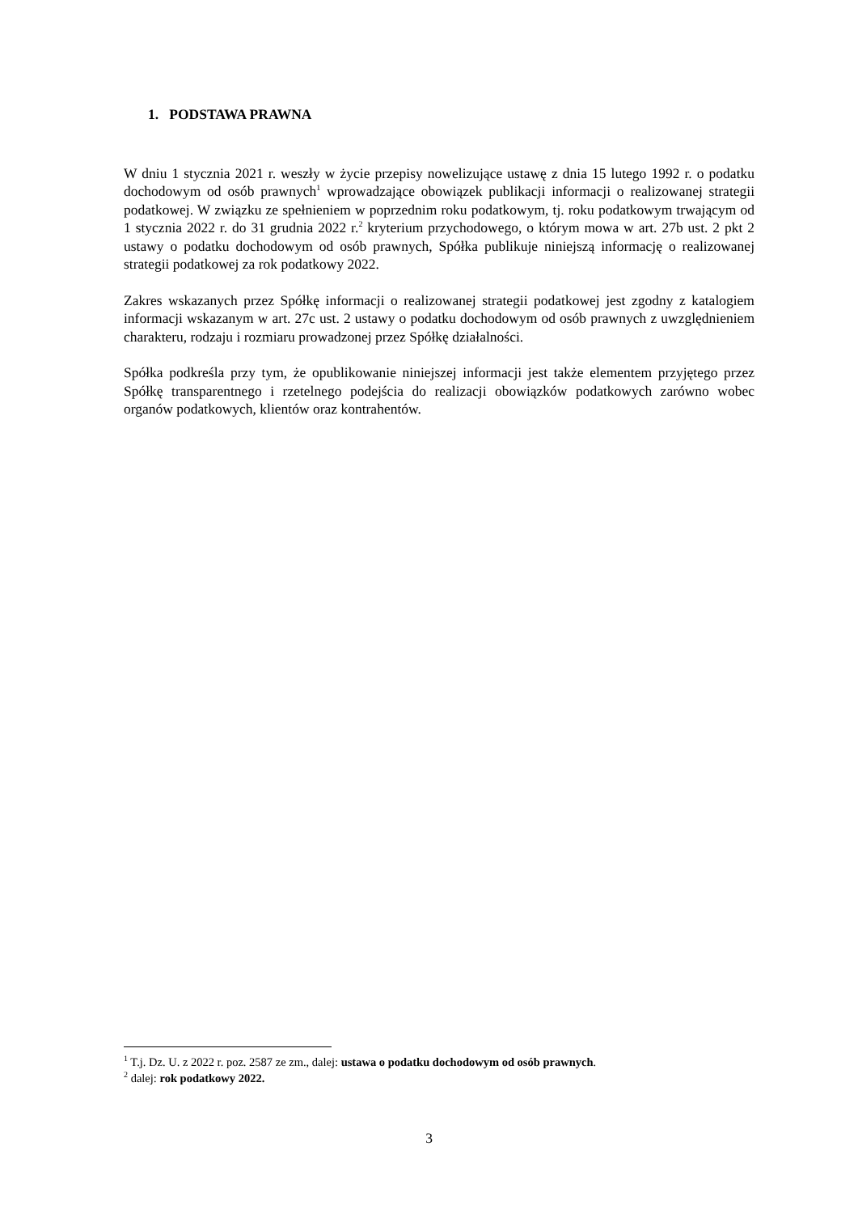1. PODSTAWA PRAWNA
W dniu 1 stycznia 2021 r. weszły w życie przepisy nowelizujące ustawę z dnia 15 lutego 1992 r. o podatku dochodowym od osób prawnych<sup>1</sup> wprowadzające obowiązek publikacji informacji o realizowanej strategii podatkowej. W związku ze spełnieniem w poprzednim roku podatkowym, tj. roku podatkowym trwającym od 1 stycznia 2022 r. do 31 grudnia 2022 r.<sup>2</sup> kryterium przychodowego, o którym mowa w art. 27b ust. 2 pkt 2 ustawy o podatku dochodowym od osób prawnych, Spółka publikuje niniejszą informację o realizowanej strategii podatkowej za rok podatkowy 2022.
Zakres wskazanych przez Spółkę informacji o realizowanej strategii podatkowej jest zgodny z katalogiem informacji wskazanym w art. 27c ust. 2 ustawy o podatku dochodowym od osób prawnych z uwzględnieniem charakteru, rodzaju i rozmiaru prowadzonej przez Spółkę działalności.
Spółka podkreśla przy tym, że opublikowanie niniejszej informacji jest także elementem przyjętego przez Spółkę transparentnego i rzetelnego podejścia do realizacji obowiązków podatkowych zarówno wobec organów podatkowych, klientów oraz kontrahentów.
<sup>1</sup> T.j. Dz. U. z 2022 r. poz. 2587 ze zm., dalej: ustawa o podatku dochodowym od osób prawnych.
<sup>2</sup> dalej: rok podatkowy 2022.
3